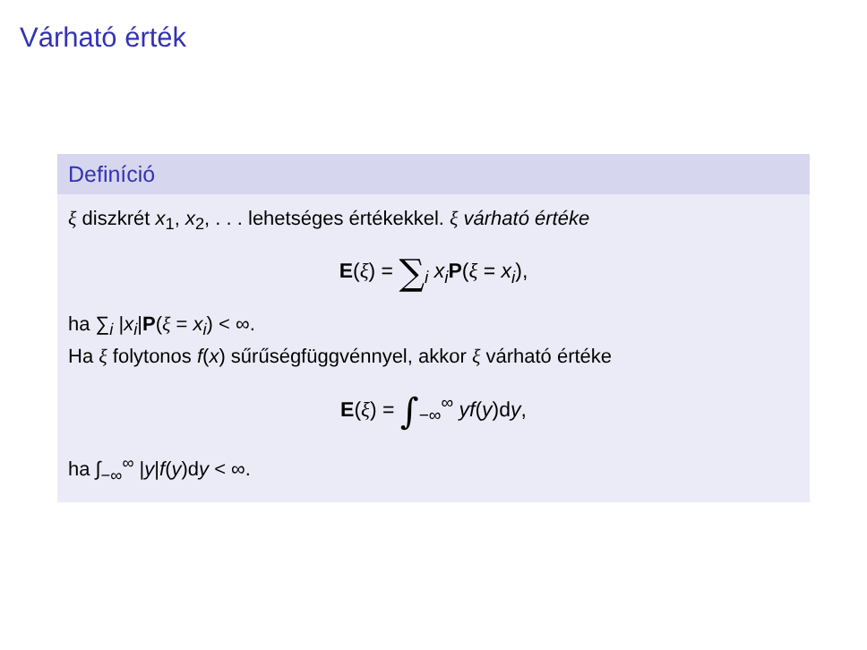Várható érték
Definíció
ξ diszkrét x<sub>1</sub>, x<sub>2</sub>, . . . lehetséges értékekkel. ξ várható értéke
E(ξ) = ∑<sub>i</sub> x<sub>i</sub> P(ξ = x<sub>i</sub>),
ha ∑<sub>i</sub> |x<sub>i</sub>|P(ξ = x<sub>i</sub>) < ∞.
Ha ξ folytonos f(x) sűrűségfüggvénnyel, akkor ξ várható értéke
E(ξ) = ∫<sub>−∞</sub><sup>∞</sup> yf(y)dy,
ha ∫<sub>−∞</sub><sup>∞</sup> |y|f(y)dy < ∞.